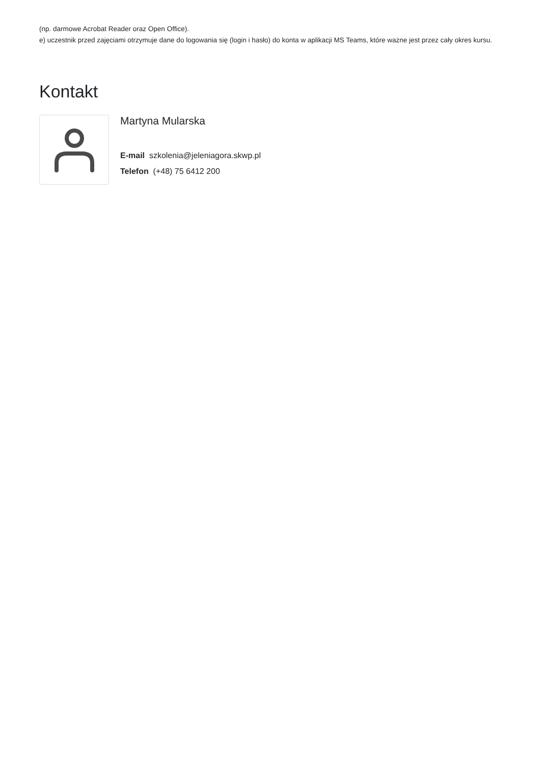(np. darmowe Acrobat Reader oraz Open Office).
e) uczestnik przed zajęciami otrzymuje dane do logowania się (login i hasło) do konta w aplikacji MS Teams, które ważne jest przez cały okres kursu.
Kontakt
Martyna Mularska
E-mail szkolenia@jeleniagora.skwp.pl
Telefon (+48) 75 6412 200